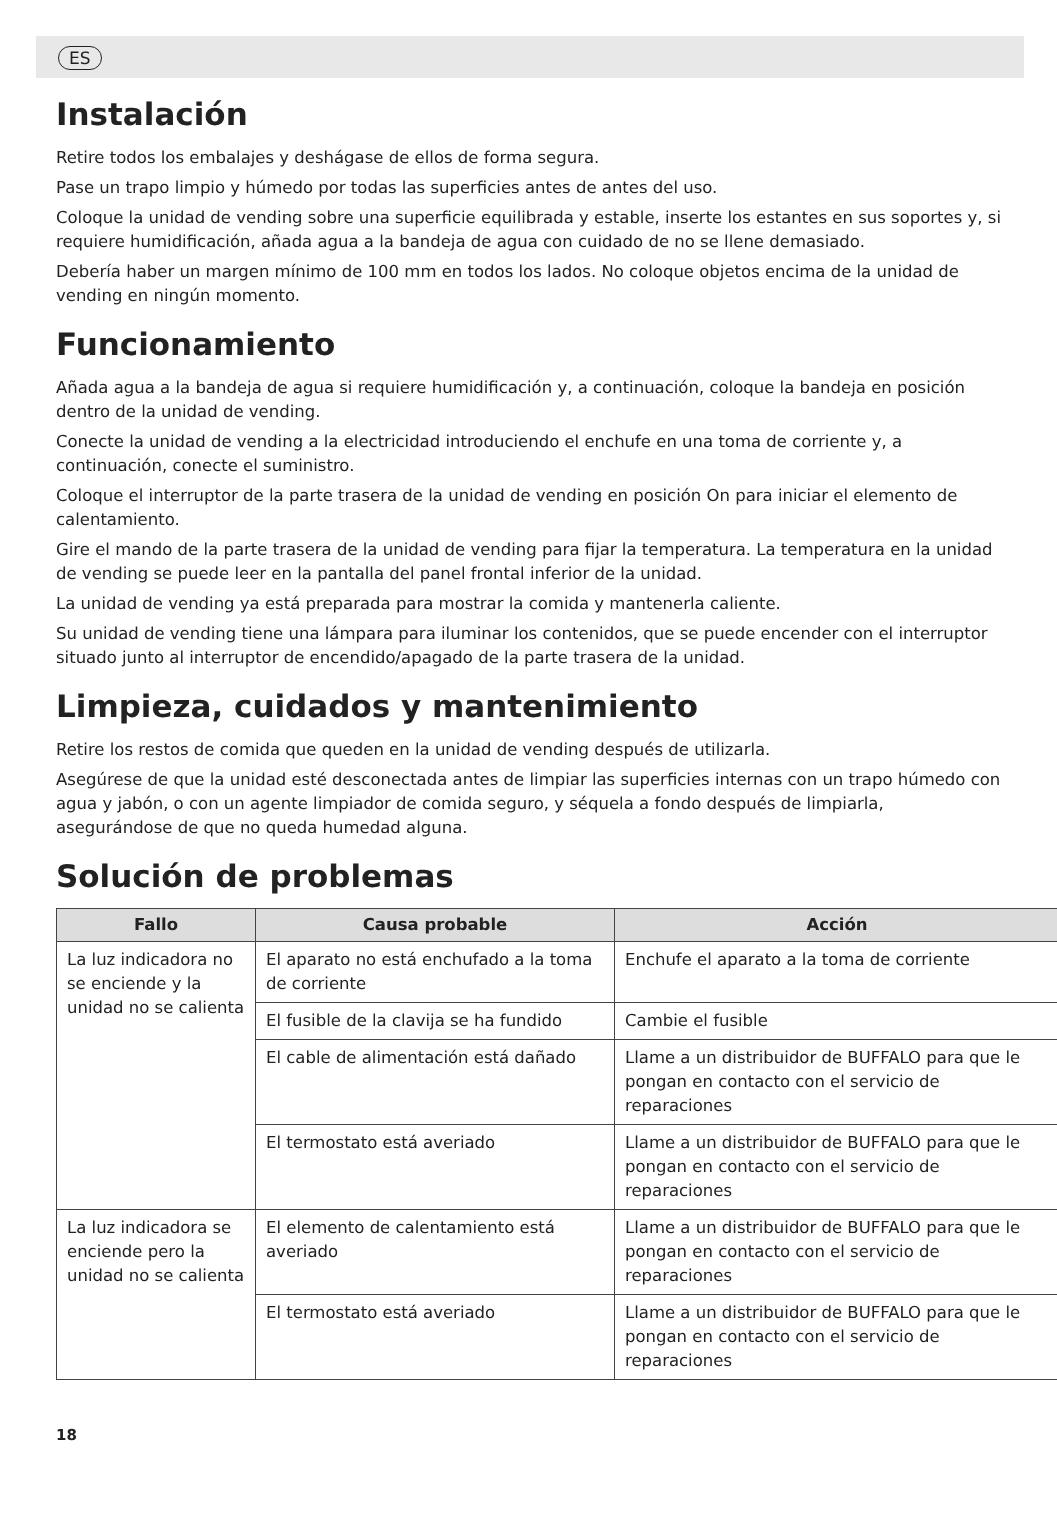ES
Instalación
Retire todos los embalajes y deshágase de ellos de forma segura.
Pase un trapo limpio y húmedo por todas las superficies antes de antes del uso.
Coloque la unidad de vending sobre una superficie equilibrada y estable, inserte los estantes en sus soportes y, si requiere humidificación, añada agua a la bandeja de agua con cuidado de no se llene demasiado.
Debería haber un margen mínimo de 100 mm en todos los lados. No coloque objetos encima de la unidad de vending en ningún momento.
Funcionamiento
Añada agua a la bandeja de agua si requiere humidificación y, a continuación, coloque la bandeja en posición dentro de la unidad de vending.
Conecte la unidad de vending a la electricidad introduciendo el enchufe en una toma de corriente y, a continuación, conecte el suministro.
Coloque el interruptor de la parte trasera de la unidad de vending en posición On para iniciar el elemento de calentamiento.
Gire el mando de la parte trasera de la unidad de vending para fijar la temperatura. La temperatura en la unidad de vending se puede leer en la pantalla del panel frontal inferior de la unidad.
La unidad de vending ya está preparada para mostrar la comida y mantenerla caliente.
Su unidad de vending tiene una lámpara para iluminar los contenidos, que se puede encender con el interruptor situado junto al interruptor de encendido/apagado de la parte trasera de la unidad.
Limpieza, cuidados y mantenimiento
Retire los restos de comida que queden en la unidad de vending después de utilizarla.
Asegúrese de que la unidad esté desconectada antes de limpiar las superficies internas con un trapo húmedo con agua y jabón, o con un agente limpiador de comida seguro, y séquela a fondo después de limpiarla, asegurándose de que no queda humedad alguna.
Solución de problemas
| Fallo | Causa probable | Acción |
| --- | --- | --- |
| La luz indicadora no se enciende y la unidad no se calienta | El aparato no está enchufado a la toma de corriente | Enchufe el aparato a la toma de corriente |
| | El fusible de la clavija se ha fundido | Cambie el fusible |
| | El cable de alimentación está dañado | Llame a un distribuidor de BUFFALO para que le pongan en contacto con el servicio de reparaciones |
| | El termostato está averiado | Llame a un distribuidor de BUFFALO para que le pongan en contacto con el servicio de reparaciones |
| La luz indicadora se enciende pero la unidad no se calienta | El elemento de calentamiento está averiado | Llame a un distribuidor de BUFFALO para que le pongan en contacto con el servicio de reparaciones |
| | El termostato está averiado | Llame a un distribuidor de BUFFALO para que le pongan en contacto con el servicio de reparaciones |
18